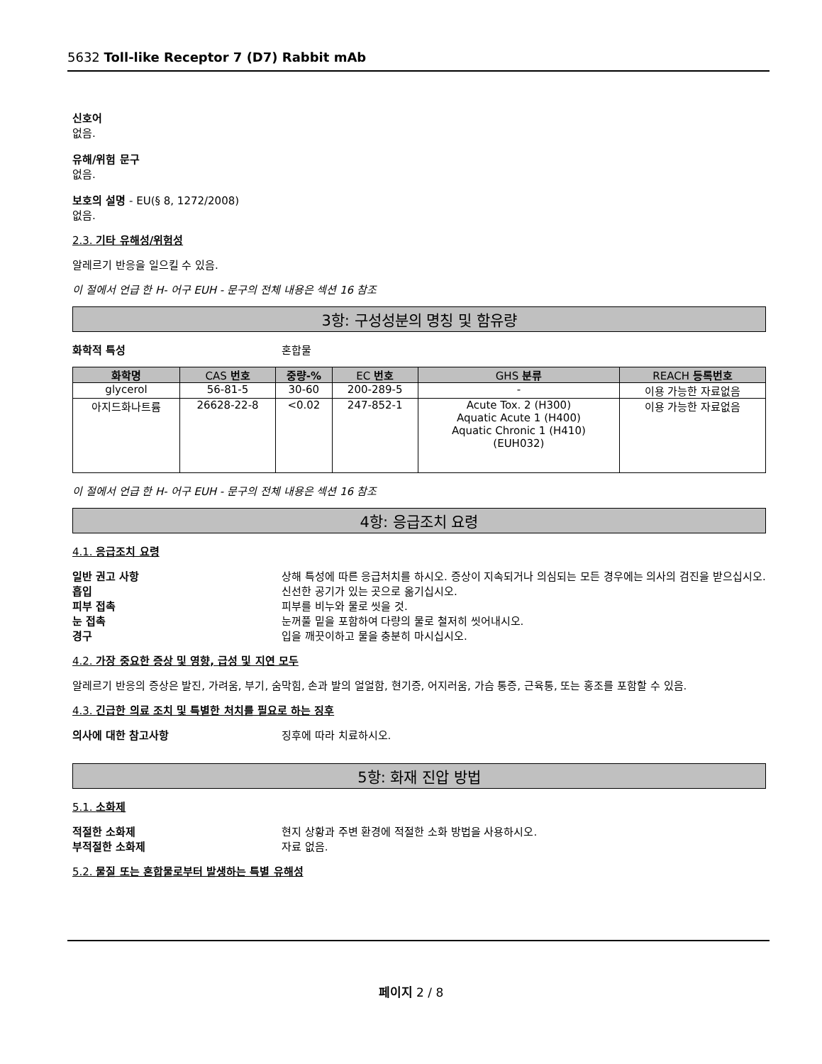5632 Toll-like Receptor 7 (D7) Rabbit mAb
신호어
없음.
유해/위험 문구
없음.
보호의 설명 - EU(§ 8, 1272/2008)
없음.
2.3. 기타 유해성/위험성
알레르기 반응을 일으킬 수 있음.
이 절에서 언급 한 H- 어구 EUH - 문구의 전체 내용은 섹션 16 참조
3항: 구성성분의 명칭 및 함유량
화학적 특성 혼합물
| 화학명 | CAS 번호 | 중량-% | EC 번호 | GHS 분류 | REACH 등록번호 |
| --- | --- | --- | --- | --- | --- |
| glycerol | 56-81-5 | 30-60 | 200-289-5 | - | 이용 가능한 자료없음 |
| 아지드화나트륨 | 26628-22-8 | <0.02 | 247-852-1 | Acute Tox. 2 (H300) Aquatic Acute 1 (H400) Aquatic Chronic 1 (H410) (EUH032) | 이용 가능한 자료없음 |
이 절에서 언급 한 H- 어구 EUH - 문구의 전체 내용은 섹션 16 참조
4항: 응급조치 요령
4.1. 응급조치 요령
일반 권고 사항 상해 특성에 따른 응급처치를 하시오. 증상이 지속되거나 의심되는 모든 경우에는 의사의 검진을 받으십시오.
흡입 신선한 공기가 있는 곳으로 옮기십시오.
피부 접촉 피부를 비누와 물로 씻을 것.
눈 접촉 눈꺼풀 밑을 포함하여 다량의 물로 철저히 씻어내시오.
경구 입을 깨끗이하고 물을 충분히 마시십시오.
4.2. 가장 중요한 증상 및 영향, 급성 및 지연 모두
알레르기 반응의 증상은 발진, 가려움, 부기, 숨막힘, 손과 발의 얼얼함, 현기증, 어지러움, 가슴 통증, 근육통, 또는 홍조를 포함할 수 있음.
4.3. 긴급한 의료 조치 및 특별한 처치를 필요로 하는 징후
의사에 대한 참고사항 징후에 따라 치료하시오.
5항: 화재 진압 방법
5.1. 소화제
적절한 소화제 현지 상황과 주변 환경에 적절한 소화 방법을 사용하시오.
부적절한 소화제 자료 없음.
5.2. 물질 또는 혼합물로부터 발생하는 특별 유해성
페이지 2 / 8